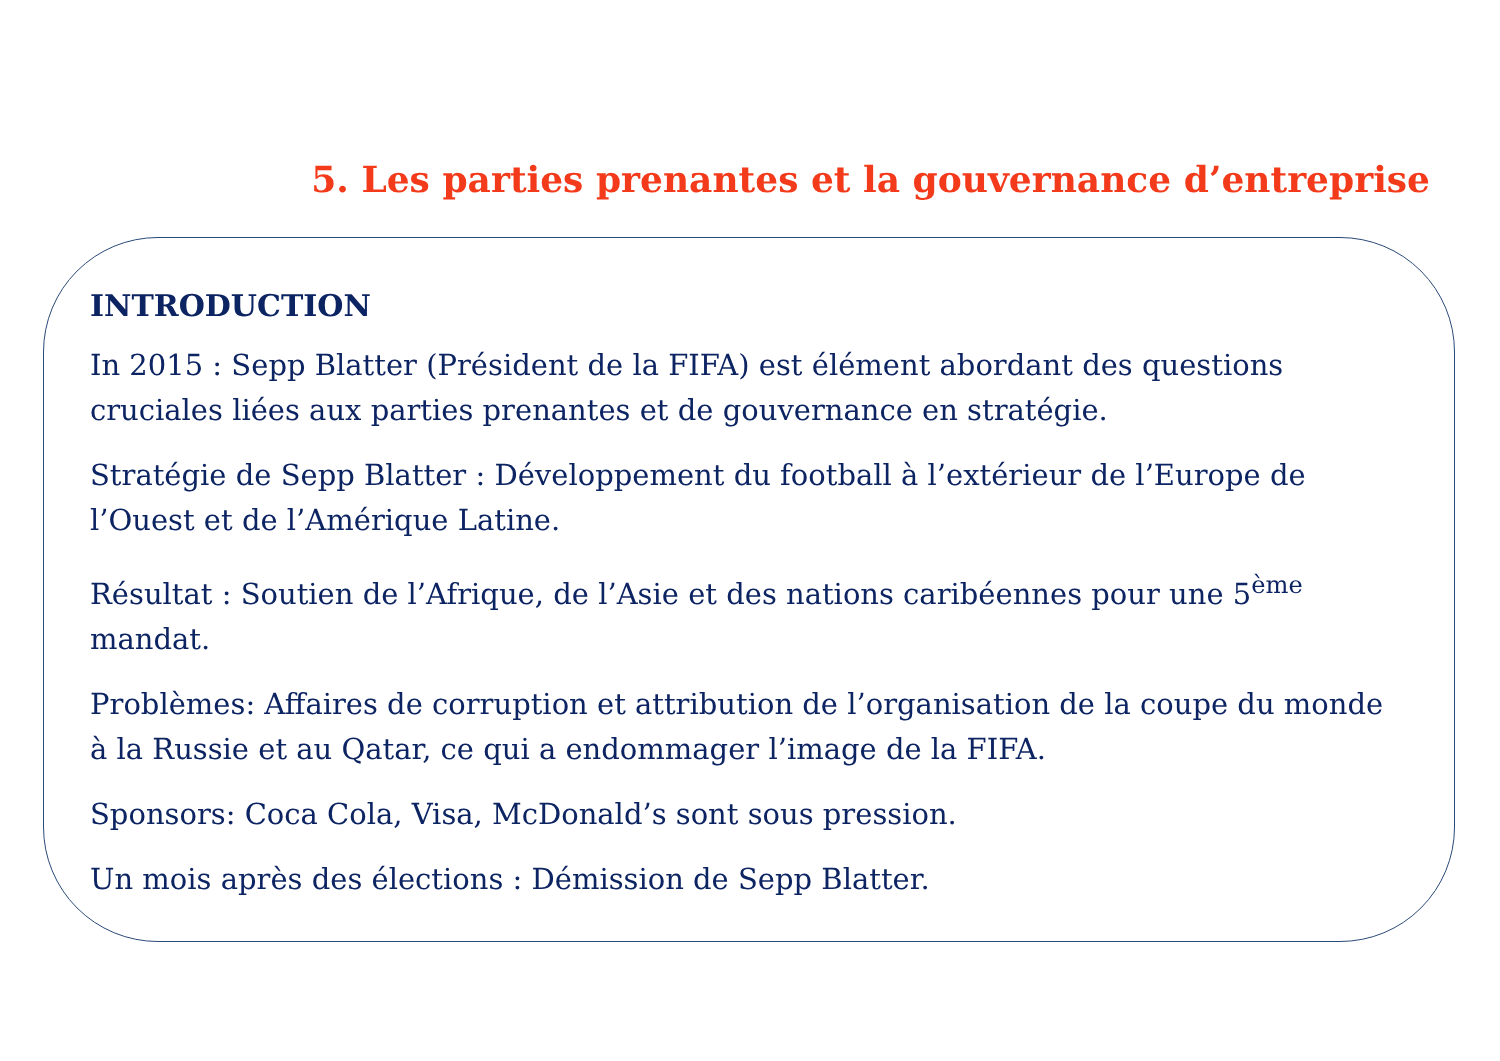5. Les parties prenantes et la gouvernance d’entreprise
INTRODUCTION
In 2015 : Sepp Blatter (Président de la FIFA) est élément abordant des questions cruciales liées aux parties prenantes et de gouvernance en stratégie.
Stratégie de Sepp Blatter : Développement du football à l’extérieur de l’Europe de l’Ouest et de l’Amérique Latine.
Résultat : Soutien de l’Afrique, de l’Asie et des nations caribéennes pour une 5<sup>ème</sup> mandat.
Problèmes: Affaires de corruption et attribution de l’organisation de la coupe du monde à la Russie et au Qatar, ce qui a endommager l’image de la FIFA.
Sponsors: Coca Cola, Visa, McDonald’s sont sous pression.
Un mois après des élections : Démission de Sepp Blatter.